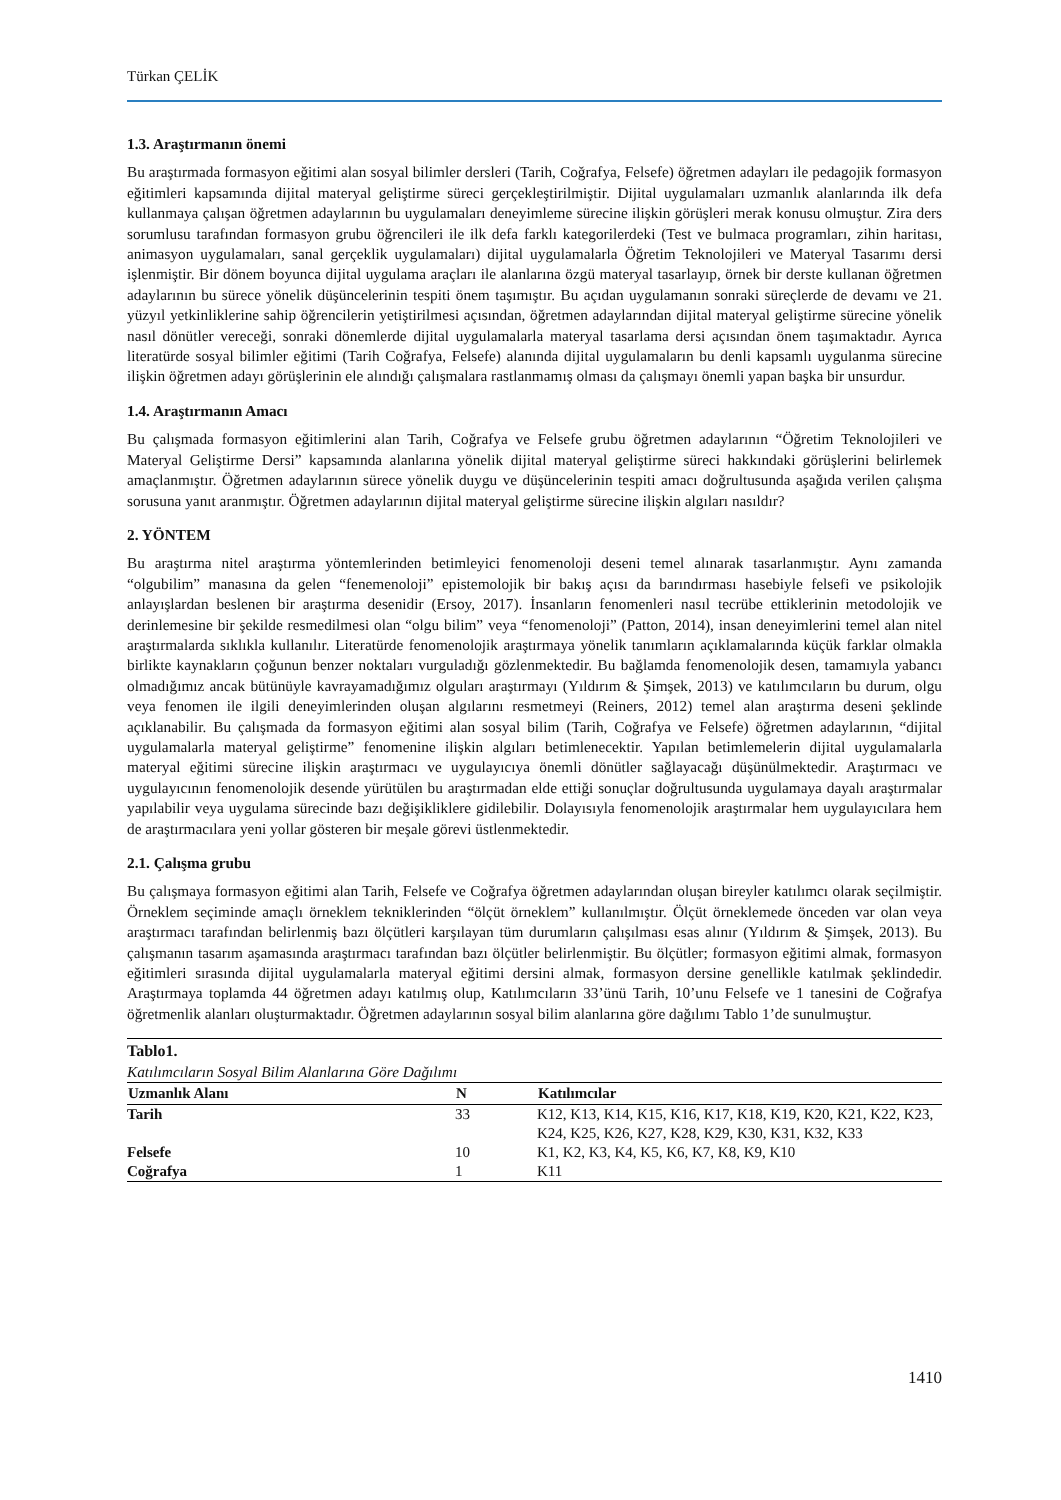Türkan ÇELİK
1.3. Araştırmanın önemi
Bu araştırmada formasyon eğitimi alan sosyal bilimler dersleri (Tarih, Coğrafya, Felsefe) öğretmen adayları ile pedagojik formasyon eğitimleri kapsamında dijital materyal geliştirme süreci gerçekleştirilmiştir. Dijital uygulamaları uzmanlık alanlarında ilk defa kullanmaya çalışan öğretmen adaylarının bu uygulamaları deneyimleme sürecine ilişkin görüşleri merak konusu olmuştur. Zira ders sorumlusu tarafından formasyon grubu öğrencileri ile ilk defa farklı kategorilerdeki (Test ve bulmaca programları, zihin haritası, animasyon uygulamaları, sanal gerçeklik uygulamaları) dijital uygulamalarla Öğretim Teknolojileri ve Materyal Tasarımı dersi işlenmiştir. Bir dönem boyunca dijital uygulama araçları ile alanlarına özgü materyal tasarlayıp, örnek bir derste kullanan öğretmen adaylarının bu sürece yönelik düşüncelerinin tespiti önem taşımıştır. Bu açıdan uygulamanın sonraki süreçlerde de devamı ve 21. yüzyıl yetkinliklerine sahip öğrencilerin yetiştirilmesi açısından, öğretmen adaylarından dijital materyal geliştirme sürecine yönelik nasıl dönütler vereceği, sonraki dönemlerde dijital uygulamalarla materyal tasarlama dersi açısından önem taşımaktadır. Ayrıca literatürde sosyal bilimler eğitimi (Tarih Coğrafya, Felsefe) alanında dijital uygulamaların bu denli kapsamlı uygulanma sürecine ilişkin öğretmen adayı görüşlerinin ele alındığı çalışmalara rastlanmamış olması da çalışmayı önemli yapan başka bir unsurdur.
1.4. Araştırmanın Amacı
Bu çalışmada formasyon eğitimlerini alan Tarih, Coğrafya ve Felsefe grubu öğretmen adaylarının “Öğretim Teknolojileri ve Materyal Geliştirme Dersi” kapsamında alanlarına yönelik dijital materyal geliştirme süreci hakkındaki görüşlerini belirlemek amaçlanmıştır. Öğretmen adaylarının sürece yönelik duygu ve düşüncelerinin tespiti amacı doğrultusunda aşağıda verilen çalışma sorusuna yanıt aranmıştır. Öğretmen adaylarının dijital materyal geliştirme sürecine ilişkin algıları nasıldır?
2. YÖNTEM
Bu araştırma nitel araştırma yöntemlerinden betimleyici fenomenoloji deseni temel alınarak tasarlanmıştır. Aynı zamanda “olgubilim” manasına da gelen “fenemenoloji” epistemolojik bir bakış açısı da barındırması hasebiyle felsefi ve psikolojik anlayışlardan beslenen bir araştırma desenidir (Ersoy, 2017). İnsanların fenomenleri nasıl tecrübe ettiklerinin metodolojik ve derinlemesine bir şekilde resmedilmesi olan “olgu bilim” veya “fenomenoloji” (Patton, 2014), insan deneyimlerini temel alan nitel araştırmalarda sıklıkla kullanılır. Literatürde fenomenolojik araştırmaya yönelik tanımların açıklamalarında küçük farklar olmakla birlikte kaynakların çoğunun benzer noktaları vurguladığı gözlenmektedir. Bu bağlamda fenomenolojik desen, tamamıyla yabancı olmadığımız ancak bütünüyle kavrayamadığımız olguları araştırmayı (Yıldırım & Şimşek, 2013) ve katılımcıların bu durum, olgu veya fenomen ile ilgili deneyimlerinden oluşan algılarını resmetmeyi (Reiners, 2012) temel alan araştırma deseni şeklinde açıklanabilir. Bu çalışmada da formasyon eğitimi alan sosyal bilim (Tarih, Coğrafya ve Felsefe) öğretmen adaylarının, “dijital uygulamalarla materyal geliştirme” fenomenine ilişkin algıları betimlenecektir. Yapılan betimlemelerin dijital uygulamalarla materyal eğitimi sürecine ilişkin araştırmacı ve uygulayıcıya önemli dönütler sağlayacağı düşünülmektedir. Araştırmacı ve uygulayıcının fenomenolojik desende yürütülen bu araştırmadan elde ettiği sonuçlar doğrultusunda uygulamaya dayalı araştırmalar yapılabilir veya uygulama sürecinde bazı değişikliklere gidilebilir. Dolayısıyla fenomenolojik araştırmalar hem uygulayıcılara hem de araştırmacılara yeni yollar gösteren bir meşale görevi üstlenmektedir.
2.1. Çalışma grubu
Bu çalışmaya formasyon eğitimi alan Tarih, Felsefe ve Coğrafya öğretmen adaylarından oluşan bireyler katılımcı olarak seçilmiştir. Örneklem seçiminde amaçlı örneklem tekniklerinden “ölçüt örneklem” kullanılmıştır. Ölçüt örneklemede önceden var olan veya araştırmacı tarafından belirlenmiş bazı ölçütleri karşılayan tüm durumların çalışılması esas alınır (Yıldırım & Şimşek, 2013). Bu çalışmanın tasarım aşamasında araştırmacı tarafından bazı ölçütler belirlenmiştir. Bu ölçütler; formasyon eğitimi almak, formasyon eğitimleri sırasında dijital uygulamalarla materyal eğitimi dersini almak, formasyon dersine genellikle katılmak şeklindedir. Araştırmaya toplamda 44 öğretmen adayı katılmış olup, Katılımcıların 33’ünü Tarih, 10’unu Felsefe ve 1 tanesini de Coğrafya öğretmenlik alanları oluşturmaktadır. Öğretmen adaylarının sosyal bilim alanlarına göre dağılımı Tablo 1’de sunulmuştur.
Tablo1.
Katılımcıların Sosyal Bilim Alanlarına Göre Dağılımı
| Uzmanlık Alanı | N | Katılımcılar |
| --- | --- | --- |
| Tarih | 33 | K12, K13, K14, K15, K16, K17, K18, K19, K20, K21, K22, K23, K24, K25, K26, K27, K28, K29, K30, K31, K32, K33 |
| Felsefe | 10 | K1, K2, K3, K4, K5, K6, K7, K8, K9, K10 |
| Coğrafya | 1 | K11 |
1410